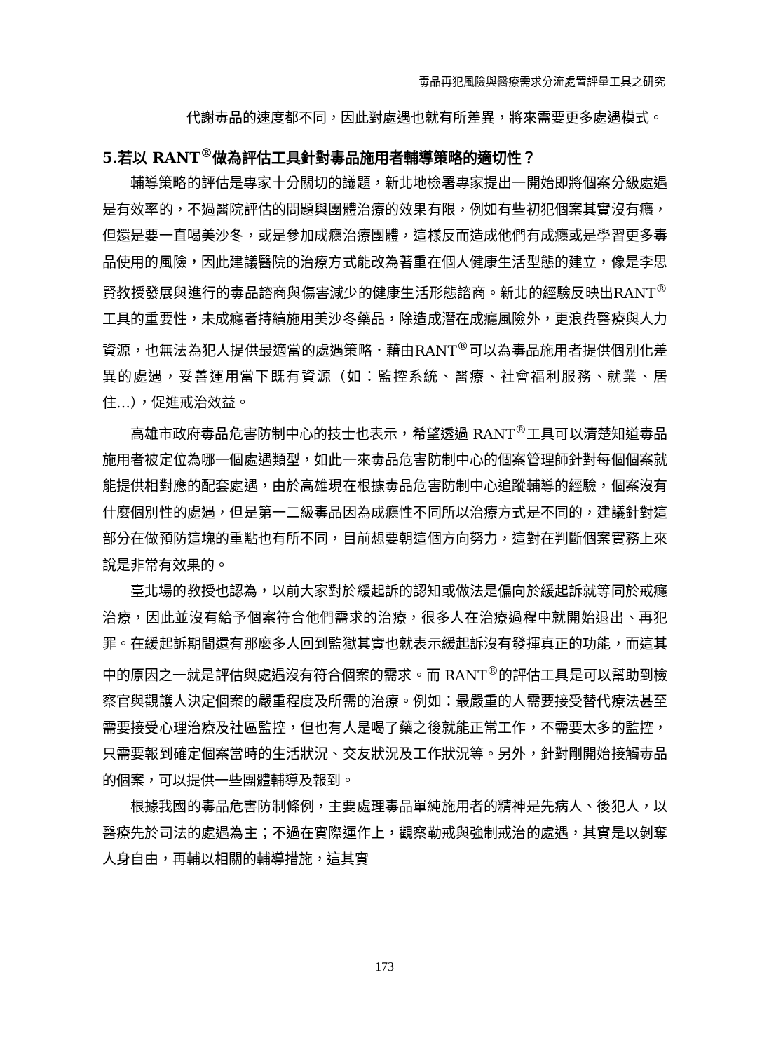毒品再犯風險與醫療需求分流處置評量工具之研究
代謝毒品的速度都不同，因此對處遇也就有所差異，將來需要更多處遇模式。
5.若以 RANT<sup>®</sup>做為評估工具針對毒品施用者輔導策略的適切性？
輔導策略的評估是專家十分關切的議題，新北地檢署專家提出一開始即將個案分級處遇是有效率的，不過醫院評估的問題與團體治療的效果有限，例如有些初犯個案其實沒有癮，但還是要一直喝美沙冬，或是參加成癮治療團體，這樣反而造成他們有成癮或是學習更多毒品使用的風險，因此建議醫院的治療方式能改為著重在個人健康生活型態的建立，像是李思賢教授發展與進行的毒品諮商與傷害減少的健康生活形態諮商。新北的經驗反映出RANT<sup>®</sup>工具的重要性，未成癮者持續施用美沙冬藥品，除造成潛在成癮風險外，更浪費醫療與人力資源，也無法為犯人提供最適當的處遇策略．藉由RANT<sup>®</sup>可以為毒品施用者提供個別化差異的處遇，妥善運用當下既有資源（如：監控系統、醫療、社會福利服務、就業、居住…），促進戒治效益。
高雄市政府毒品危害防制中心的技士也表示，希望透過 RANT<sup>®</sup>工具可以清楚知道毒品施用者被定位為哪一個處遇類型，如此一來毒品危害防制中心的個案管理師針對每個個案就能提供相對應的配套處遇，由於高雄現在根據毒品危害防制中心追蹤輔導的經驗，個案沒有什麼個別性的處遇，但是第一二級毒品因為成癮性不同所以治療方式是不同的，建議針對這部分在做預防這塊的重點也有所不同，目前想要朝這個方向努力，這對在判斷個案實務上來說是非常有效果的。
臺北場的教授也認為，以前大家對於緩起訴的認知或做法是偏向於緩起訴就等同於戒癮治療，因此並沒有給予個案符合他們需求的治療，很多人在治療過程中就開始退出、再犯罪。在緩起訴期間還有那麼多人回到監獄其實也就表示緩起訴沒有發揮真正的功能，而這其中的原因之一就是評估與處遇沒有符合個案的需求。而 RANT<sup>®</sup>的評估工具是可以幫助到檢察官與觀護人決定個案的嚴重程度及所需的治療。例如：最嚴重的人需要接受替代療法甚至需要接受心理治療及社區監控，但也有人是喝了藥之後就能正常工作，不需要太多的監控，只需要報到確定個案當時的生活狀況、交友狀況及工作狀況等。另外，針對剛開始接觸毒品的個案，可以提供一些團體輔導及報到。
根據我國的毒品危害防制條例，主要處理毒品單純施用者的精神是先病人、後犯人，以醫療先於司法的處遇為主；不過在實際運作上，觀察勒戒與強制戒治的處遇，其實是以剝奪人身自由，再輔以相關的輔導措施，這其實
173